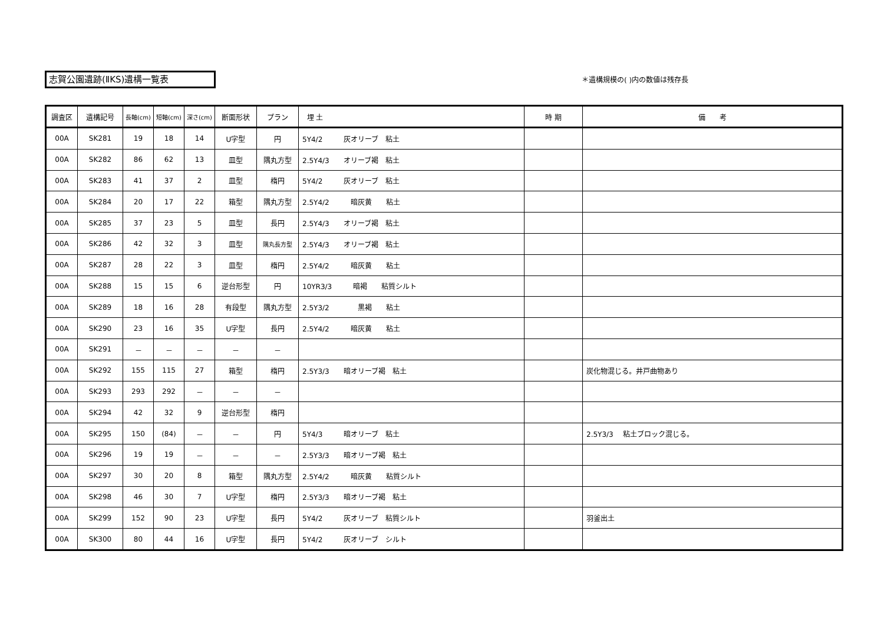志賀公園遺跡(ⅡKS)遺構一覧表 ＊遺構規模の( )内の数値は残存長
| 調査区 | 遺構記号 | 長軸(cm) | 短軸(cm) | 深さ(cm) | 断面形状 | プラン | 埋 土 | 時 期 | 備 考 |
| --- | --- | --- | --- | --- | --- | --- | --- | --- | --- |
| 00A | SK281 | 19 | 18 | 14 | U字型 | 円 | 5Y4/2 灰オリーブ 粘土 | | |
| 00A | SK282 | 86 | 62 | 13 | 皿型 | 隅丸方型 | 2.5Y4/3 オリーブ褐 粘土 | | |
| 00A | SK283 | 41 | 37 | 2 | 皿型 | 楕円 | 5Y4/2 灰オリーブ 粘土 | | |
| 00A | SK284 | 20 | 17 | 22 | 箱型 | 隅丸方型 | 2.5Y4/2 暗灰黄 粘土 | | |
| 00A | SK285 | 37 | 23 | 5 | 皿型 | 長円 | 2.5Y4/3 オリーブ褐 粘土 | | |
| 00A | SK286 | 42 | 32 | 3 | 皿型 | 隅丸長方型 | 2.5Y4/3 オリーブ褐 粘土 | | |
| 00A | SK287 | 28 | 22 | 3 | 皿型 | 楕円 | 2.5Y4/2 暗灰黄 粘土 | | |
| 00A | SK288 | 15 | 15 | 6 | 逆台形型 | 円 | 10YR3/3 暗褐 粘質シルト | | |
| 00A | SK289 | 18 | 16 | 28 | 有段型 | 隅丸方型 | 2.5Y3/2 黒褐 粘土 | | |
| 00A | SK290 | 23 | 16 | 35 | U字型 | 長円 | 2.5Y4/2 暗灰黄 粘土 | | |
| 00A | SK291 | － | － | － | － | － | | | |
| 00A | SK292 | 155 | 115 | 27 | 箱型 | 楕円 | 2.5Y3/3 暗オリーブ褐 粘土 | | 炭化物混じる。井戸曲物あり |
| 00A | SK293 | 293 | 292 | － | － | － | | | |
| 00A | SK294 | 42 | 32 | 9 | 逆台形型 | 楕円 | | | |
| 00A | SK295 | 150 | (84) | － | － | 円 | 5Y4/3 暗オリーブ 粘土 | | 2.5Y3/3 粘土ブロック混じる。 |
| 00A | SK296 | 19 | 19 | － | － | － | 2.5Y3/3 暗オリーブ褐 粘土 | | |
| 00A | SK297 | 30 | 20 | 8 | 箱型 | 隅丸方型 | 2.5Y4/2 暗灰黄 粘質シルト | | |
| 00A | SK298 | 46 | 30 | 7 | U字型 | 楕円 | 2.5Y3/3 暗オリーブ褐 粘土 | | |
| 00A | SK299 | 152 | 90 | 23 | U字型 | 長円 | 5Y4/2 灰オリーブ 粘質シルト | | 羽釜出土 |
| 00A | SK300 | 80 | 44 | 16 | U字型 | 長円 | 5Y4/2 灰オリーブ シルト | | |